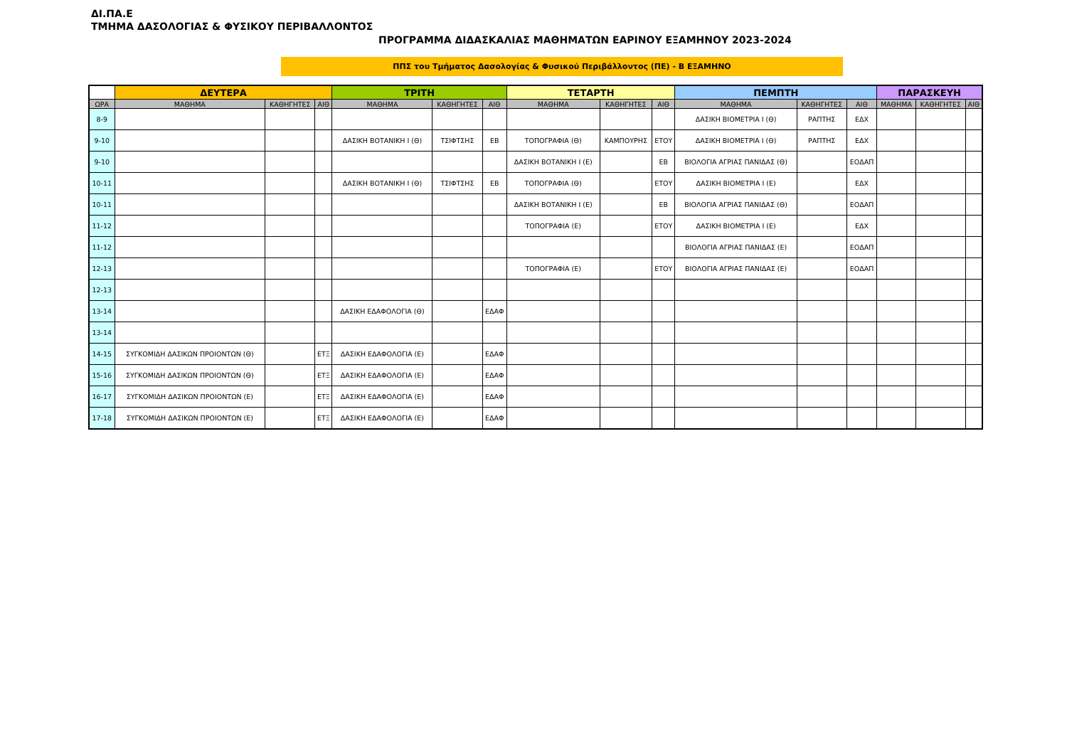ΔΙ.ΠΑ.Ε
ΤΜΗΜΑ ΔΑΣΟΛΟΓΙΑΣ & ΦΥΣΙΚΟΥ ΠΕΡΙΒΑΛΛΟΝΤΟΣ
ΠΡΟΓΡΑΜΜΑ ΔΙΔΑΣΚΑΛΙΑΣ ΜΑΘΗΜΑΤΩΝ ΕΑΡΙΝΟΥ ΕΞΑΜΗΝΟΥ 2023-2024
ΠΠΣ του Τμήματος Δασολογίας & Φυσικού Περιβάλλοντος (ΠΕ) - Β ΕΞΑΜΗΝΟ
| | ΔΕΥΤΕΡΑ | | | ΤΡΙΤΗ | | | ΤΕΤΑΡΤΗ | | | ΠΕΜΠΤΗ | | | ΠΑΡΑΣΚΕΥΗ | | |
| --- | --- | --- | --- | --- | --- | --- | --- | --- | --- | --- | --- | --- | --- | --- | --- |
| ΩΡΑ | ΜΑΘΗΜΑ | ΚΑΘΗΓΗΤΕΣ | ΑΙΘ | ΜΑΘΗΜΑ | ΚΑΘΗΓΗΤΕΣ | ΑΙΘ | ΜΑΘΗΜΑ | ΚΑΘΗΓΗΤΕΣ | ΑΙΘ | ΜΑΘΗΜΑ | ΚΑΘΗΓΗΤΕΣ | ΑΙΘ | ΜΑΘΗΜΑ | ΚΑΘΗΓΗΤΕΣ | ΑΙΘ |
| 8-9 | | | | | | | | | | ΔΑΣΙΚΗ ΒΙΟΜΕΤΡΙΑ Ι (Θ) | ΡΑΠΤΗΣ | ΕΔΧ | | | |
| 9-10 | | | | ΔΑΣΙΚΗ ΒΟΤΑΝΙΚΗ Ι (Θ) | ΤΣΙΦΤΣΗΣ | ΕΒ | ΤΟΠΟΓΡΑΦΙΑ (Θ) | ΚΑΜΠΟΥΡΗΣ | ΕΤΟΥ | ΔΑΣΙΚΗ ΒΙΟΜΕΤΡΙΑ Ι (Θ) | ΡΑΠΤΗΣ | ΕΔΧ | | | |
| 9-10 | | | | | | | ΔΑΣΙΚΗ ΒΟΤΑΝΙΚΗ Ι (Ε) | | ΕΒ | ΒΙΟΛΟΓΙΑ ΑΓΡΙΑΣ ΠΑΝΙΔΑΣ (Θ) | | ΕΟΔΑΠ | | | |
| 10-11 | | | | ΔΑΣΙΚΗ ΒΟΤΑΝΙΚΗ Ι (Θ) | ΤΣΙΦΤΣΗΣ | ΕΒ | ΤΟΠΟΓΡΑΦΙΑ (Θ) | | ΕΤΟΥ | ΔΑΣΙΚΗ ΒΙΟΜΕΤΡΙΑ Ι (Ε) | | ΕΔΧ | | | |
| 10-11 | | | | | | | ΔΑΣΙΚΗ ΒΟΤΑΝΙΚΗ Ι (Ε) | | ΕΒ | ΒΙΟΛΟΓΙΑ ΑΓΡΙΑΣ ΠΑΝΙΔΑΣ (Θ) | | ΕΟΔΑΠ | | | |
| 11-12 | | | | | | | ΤΟΠΟΓΡΑΦΙΑ (Ε) | | ΕΤΟΥ | ΔΑΣΙΚΗ ΒΙΟΜΕΤΡΙΑ Ι (Ε) | | ΕΔΧ | | | |
| 11-12 | | | | | | | | | | ΒΙΟΛΟΓΙΑ ΑΓΡΙΑΣ ΠΑΝΙΔΑΣ (Ε) | | ΕΟΔΑΠ | | | |
| 12-13 | | | | | | | ΤΟΠΟΓΡΑΦΙΑ (Ε) | | ΕΤΟΥ | ΒΙΟΛΟΓΙΑ ΑΓΡΙΑΣ ΠΑΝΙΔΑΣ (Ε) | | ΕΟΔΑΠ | | | |
| 12-13 | | | | | | | | | | | | | | | |
| 13-14 | | | | ΔΑΣΙΚΗ ΕΔΑΦΟΛΟΓΙΑ (Θ) | | ΕΔΑΦ | | | | | | | | | |
| 13-14 | | | | | | | | | | | | | | | |
| 14-15 | ΣΥΓΚΟΜΙΔΗ ΔΑΣΙΚΩΝ ΠΡΟΙΟΝΤΩΝ (Θ) | | ΕΤΞ | ΔΑΣΙΚΗ ΕΔΑΦΟΛΟΓΙΑ (Ε) | | ΕΔΑΦ | | | | | | | | | |
| 15-16 | ΣΥΓΚΟΜΙΔΗ ΔΑΣΙΚΩΝ ΠΡΟΙΟΝΤΩΝ (Θ) | | ΕΤΞ | ΔΑΣΙΚΗ ΕΔΑΦΟΛΟΓΙΑ (Ε) | | ΕΔΑΦ | | | | | | | | | |
| 16-17 | ΣΥΓΚΟΜΙΔΗ ΔΑΣΙΚΩΝ ΠΡΟΙΟΝΤΩΝ (Ε) | | ΕΤΞ | ΔΑΣΙΚΗ ΕΔΑΦΟΛΟΓΙΑ (Ε) | | ΕΔΑΦ | | | | | | | | | |
| 17-18 | ΣΥΓΚΟΜΙΔΗ ΔΑΣΙΚΩΝ ΠΡΟΙΟΝΤΩΝ (Ε) | | ΕΤΞ | ΔΑΣΙΚΗ ΕΔΑΦΟΛΟΓΙΑ (Ε) | | ΕΔΑΦ | | | | | | | | | |